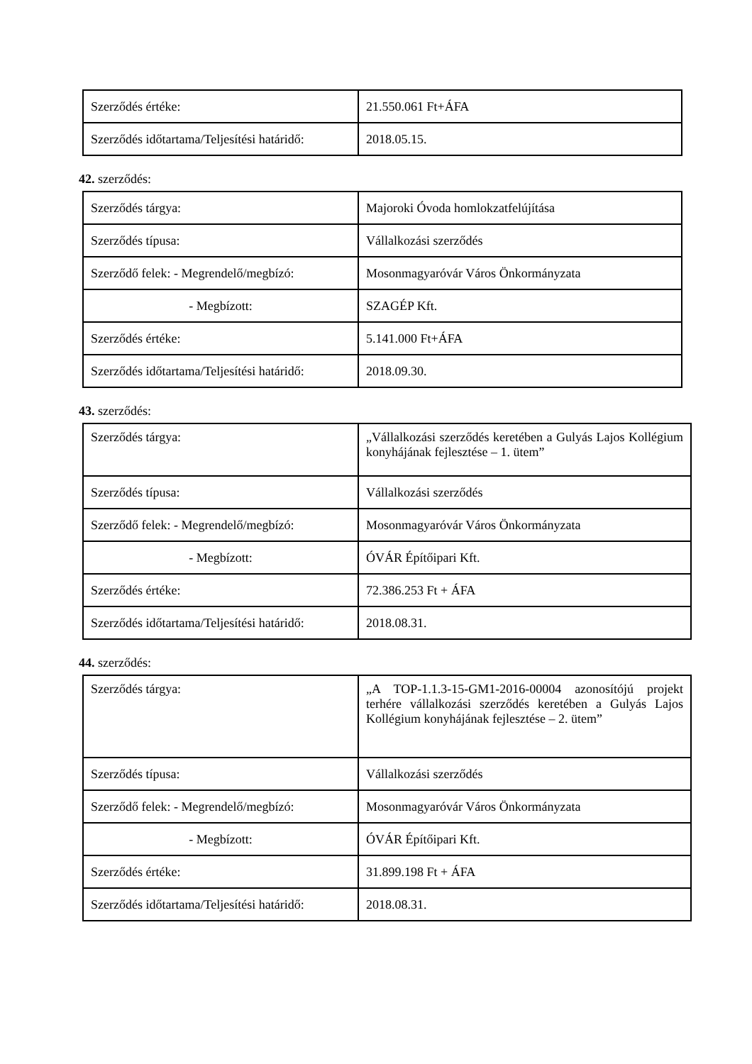| Szerződés értéke: | 21.550.061 Ft+ÁFA |
| Szerződés időtartama/Teljesítési határidő: | 2018.05.15. |
42. szerződés:
| Szerződés tárgya: | Majoroki Óvoda homlokzatfelújítása |
| Szerződés típusa: | Vállalkozási szerződés |
| Szerződő felek: - Megrendelő/megbízó: | Mosonmagyaróvár Város Önkormányzata |
| - Megbízott: | SZAGÉP Kft. |
| Szerződés értéke: | 5.141.000 Ft+ÁFA |
| Szerződés időtartama/Teljesítési határidő: | 2018.09.30. |
43. szerződés:
| Szerződés tárgya: | „Vállalkozási szerződés keretében a Gulyás Lajos Kollégium konyhájának fejlesztése – 1. ütem” |
| Szerződés típusa: | Vállalkozási szerződés |
| Szerződő felek: - Megrendelő/megbízó: | Mosonmagyaróvár Város Önkormányzata |
| - Megbízott: | ÓVÁR Építőipari Kft. |
| Szerződés értéke: | 72.386.253 Ft + ÁFA |
| Szerződés időtartama/Teljesítési határidő: | 2018.08.31. |
44. szerződés:
| Szerződés tárgya: | „A TOP-1.1.3-15-GM1-2016-00004 azonosítójú projekt terhére vállalkozási szerződés keretében a Gulyás Lajos Kollégium konyhájának fejlesztése – 2. ütem” |
| Szerződés típusa: | Vállalkozási szerződés |
| Szerződő felek: - Megrendelő/megbízó: | Mosonmagyaróvár Város Önkormányzata |
| - Megbízott: | ÓVÁR Építőipari Kft. |
| Szerződés értéke: | 31.899.198 Ft + ÁFA |
| Szerződés időtartama/Teljesítési határidő: | 2018.08.31. |